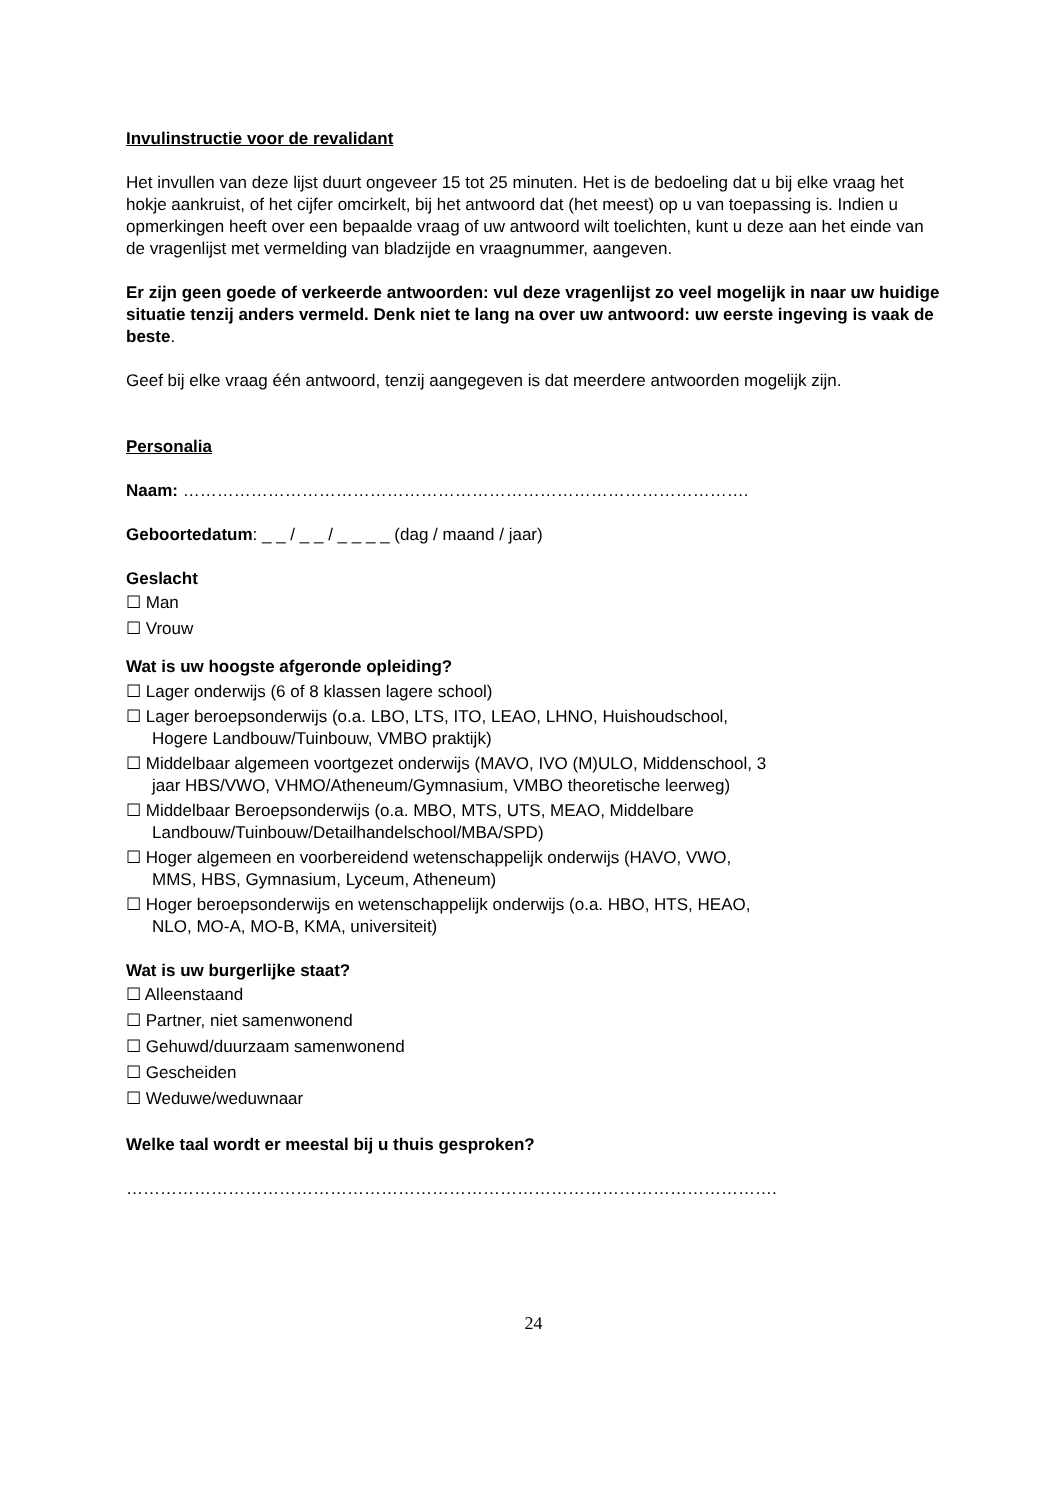Invulinstructie voor de revalidant
Het invullen van deze lijst duurt ongeveer 15 tot 25 minuten. Het is de bedoeling dat u bij elke vraag het hokje aankruist, of het cijfer omcirkelt, bij het antwoord dat (het meest) op u van toepassing is. Indien u opmerkingen heeft over een bepaalde vraag of uw antwoord wilt toelichten, kunt u deze aan het einde van de vragenlijst met vermelding van bladzijde en vraagnummer, aangeven.
Er zijn geen goede of verkeerde antwoorden: vul deze vragenlijst zo veel mogelijk in naar uw huidige situatie tenzij anders vermeld. Denk niet te lang na over uw antwoord: uw eerste ingeving is vaak de beste.
Geef bij elke vraag één antwoord, tenzij aangegeven is dat meerdere antwoorden mogelijk zijn.
Personalia
Naam: ……………………………………………………………………………………….
Geboortedatum: _ _ / _ _ / _ _ _ _ (dag / maand / jaar)
Geslacht
☐ Man
☐ Vrouw
Wat is uw hoogste afgeronde opleiding?
☐ Lager onderwijs (6 of 8 klassen lagere school)
☐ Lager beroepsonderwijs (o.a. LBO, LTS, ITO, LEAO, LHNO, Huishoudschool,
Hogere Landbouw/Tuinbouw, VMBO praktijk)
☐ Middelbaar algemeen voortgezet onderwijs (MAVO, IVO (M)ULO, Middenschool, 3
jaar HBS/VWO, VHMO/Atheneum/Gymnasium, VMBO theoretische leerweg)
☐ Middelbaar Beroepsonderwijs (o.a. MBO, MTS, UTS, MEAO, Middelbare
Landbouw/Tuinbouw/Detailhandelschool/MBA/SPD)
☐ Hoger algemeen en voorbereidend wetenschappelijk onderwijs (HAVO, VWO,
MMS, HBS, Gymnasium, Lyceum, Atheneum)
☐ Hoger beroepsonderwijs en wetenschappelijk onderwijs (o.a. HBO, HTS, HEAO,
NLO, MO-A, MO-B, KMA, universiteit)
Wat is uw burgerlijke staat?
☐ Alleenstaand
☐ Partner, niet samenwonend
☐ Gehuwd/duurzaam samenwonend
☐ Gescheiden
☐ Weduwe/weduwnaar
Welke taal wordt er meestal bij u thuis gesproken?
…………………………………………………………………………………………………….
24